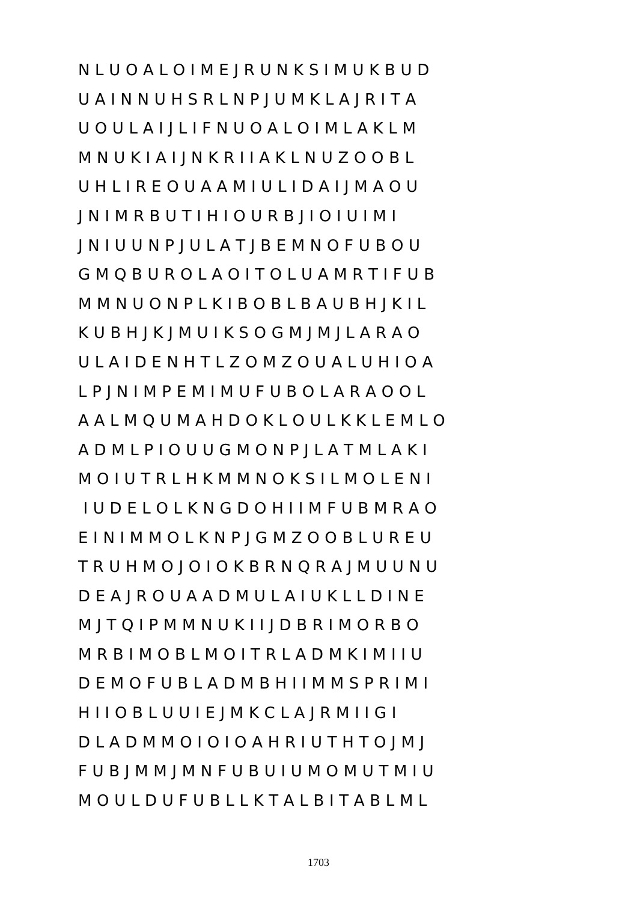N L U O A L O I M E J R U N K S I M U K B U D
U A I N N U H S R L N P J U M K L A J R I T A
U O U L A I J L I F N U O A L O I M L A K L M
M N U K I A I J N K R I I A K L N U Z O O B L
U H L I R E O U A A M I U L I D A I J M A O U
J N I M R B U T I H I O U R B J I O I U I M I
J N I U U N P J U L A T J B E M N O F U B O U
G M Q B U R O L A O I T O L U A M R T I F U B
M M N U O N P L K I B O B L B A U B H J K I L
K U B H J K J M U I K S O G M J M J L A R A O
U L A I D E N H T L Z O M Z O U A L U H I O A
L P J N I M P E M I M U F U B O L A R A O O L
A A L M Q U M A H D O K L O U L K K L E M L O
A D M L P I O U U G M O N P J L A T M L A K I
M O I U T R L H K M M N O K S I L M O L E N I
I U D E L O L K N G D O H I I M F U B M R A O
E I N I M M O L K N P J G M Z O O B L U R E U
T R U H M O J O I O K B R N Q R A J M U U N U
D E A J R O U A A D M U L A I U K L L D I N E
M J T Q I P M M N U K I I J D B R I M O R B O
M R B I M O B L M O I T R L A D M K I M I I U
D E M O F U B L A D M B H I I M M S P R I M I
H I I O B L U U I E J M K C L A J R M I I G I
D L A D M M O I O I O A H R I U T H T O J M J
F U B J M M J M N F U B U I U M O M U T M I U
M O U L D U F U B L L K T A L B I T A B L M L
1703